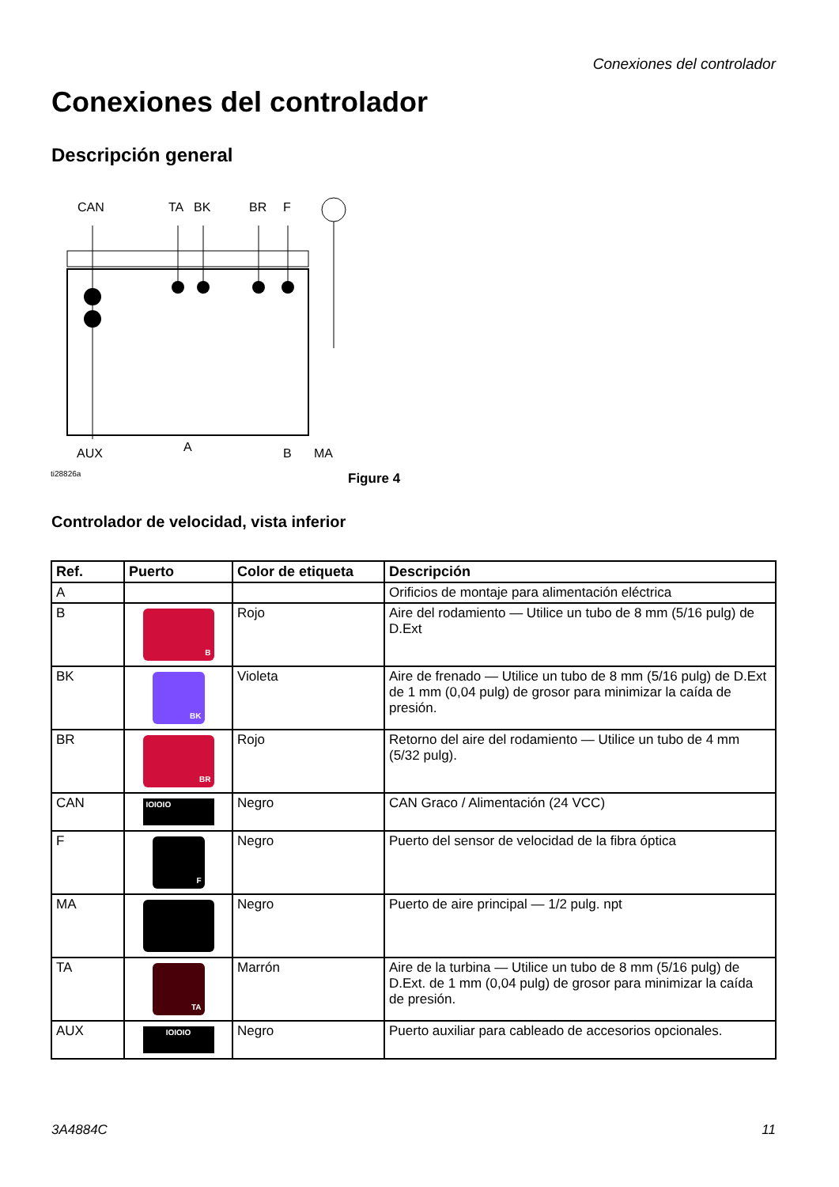Conexiones del controlador
Conexiones del controlador
Descripción general
CAN
TA
BK
BR
F
AUX
A
B
MA
ti28826a
Figure 4
Controlador de velocidad, vista inferior
| Ref. | Puerto | Color de etiqueta | Descripción |
| --- | --- | --- | --- |
| A | | | Orificios de montaje para alimentación eléctrica |
| B | B | Rojo | Aire del rodamiento — Utilice un tubo de 8 mm (5/16 pulg) de D.Ext |
| BK | BK | Violeta | Aire de frenado — Utilice un tubo de 8 mm (5/16 pulg) de D.Ext de 1 mm (0,04 pulg) de grosor para minimizar la caída de presión. |
| BR | BR | Rojo | Retorno del aire del rodamiento — Utilice un tubo de 4 mm (5/32 pulg). |
| CAN | IOIOIO | Negro | CAN Graco / Alimentación (24 VCC) |
| F | F | Negro | Puerto del sensor de velocidad de la fibra óptica |
| MA | | Negro | Puerto de aire principal — 1/2 pulg. npt |
| TA | TA | Marrón | Aire de la turbina — Utilice un tubo de 8 mm (5/16 pulg) de D.Ext. de 1 mm (0,04 pulg) de grosor para minimizar la caída de presión. |
| AUX | IOIOIO | Negro | Puerto auxiliar para cableado de accesorios opcionales. |
3A4884C 11